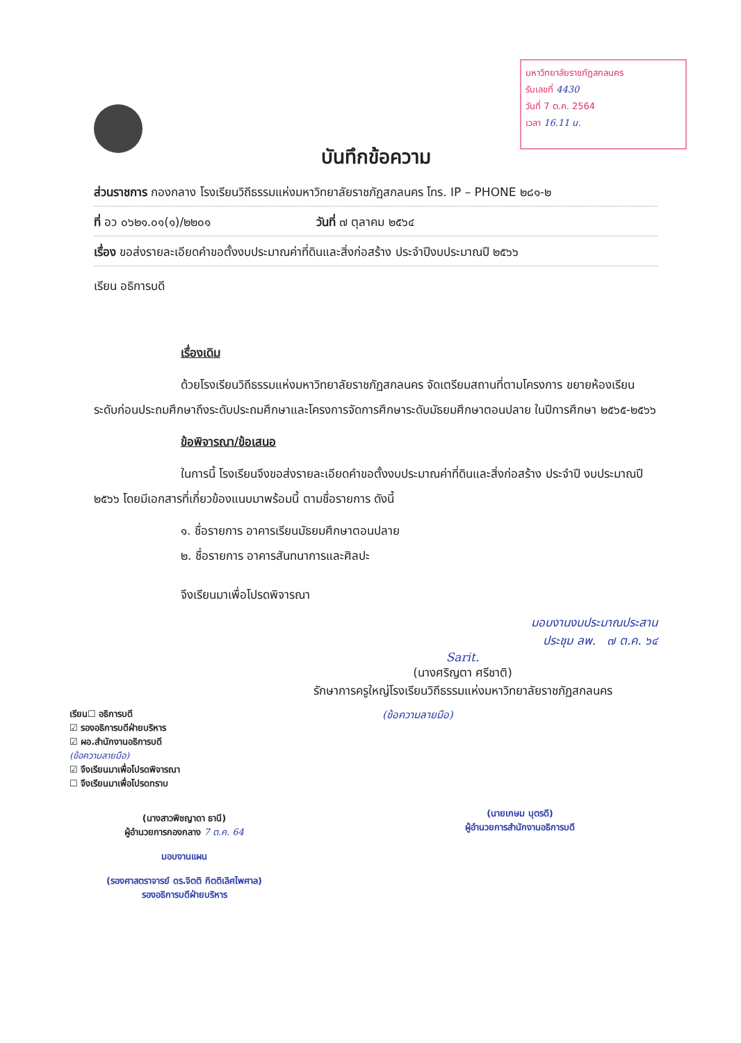มหาวิทยาลัยราชภัฏสกลนคร
รับเลขที่ 4430
วันที่ 7 ต.ค. 2564
เวลา 16.11 น.
บันทึกข้อความ
ส่วนราชการ กองกลาง โรงเรียนวิถีธรรมแห่งมหาวิทยาลัยราชภัฏสกลนคร โทร. IP – PHONE ๒๘๑-๒
ที่ อว ๐๖๒๑.๐๑(๑)/๒๒๐๑ วันที่ ๗ ตุลาคม ๒๕๖๔
เรื่อง ขอส่งรายละเอียดคำขอตั้งงบประมาณค่าที่ดินและสิ่งก่อสร้าง ประจำปีงบประมาณปี ๒๕๖๖
เรียน อธิการบดี
เรื่องเดิม
ด้วยโรงเรียนวิถีธรรมแห่งมหาวิทยาลัยราชภัฏสกลนคร จัดเตรียมสถานที่ตามโครงการ ขยายห้องเรียนระดับก่อนประถมศึกษาถึงระดับประถมศึกษาและโครงการจัดการศึกษาระดับมัธยมศึกษาตอนปลาย ในปีการศึกษา ๒๕๖๕-๒๕๖๖
ข้อพิจารณา/ข้อเสนอ
ในการนี้ โรงเรียนจึงขอส่งรายละเอียดคำขอตั้งงบประมาณค่าที่ดินและสิ่งก่อสร้าง ประจำปี งบประมาณปี ๒๕๖๖ โดยมีเอกสารที่เกี่ยวข้องแนบมาพร้อมนี้ ตามชื่อรายการ ดังนี้
๑. ชื่อรายการ อาคารเรียนมัธยมศึกษาตอนปลาย
๒. ชื่อรายการ อาคารสันทนาการและศิลปะ
จึงเรียนมาเพื่อโปรดพิจารณา
มอบงานงบประมาณประสาน
ประชุม ลพ. ๗ ต.ค. ๖๔
Sarit.
(นางศริญตา ศรีชาติ)
รักษาการครูใหญ่โรงเรียนวิถีธรรมแห่งมหาวิทยาลัยราชภัฏสกลนคร
เรียน☐ อธิการบดี
☑ รองอธิการบดีฝ่ายบริหาร
☑ ผอ.สำนักงานอธิการบดี
(ข้อความลายมือ)
☑ จึงเรียนมาเพื่อโปรดพิจารณา
☐ จึงเรียนมาเพื่อโปรดทราบ
(นางสาวพิชญาดา ธานี)
ผู้อำนวยการกองกลาง 7 ต.ค. 64
มอบงานแผน
(รองศาสตราจารย์ ดร.จิตติ กิตติเลิศไพศาล)
รองอธิการบดีฝ่ายบริหาร
(ข้อความลายมือ)
(นายเกษม บุตรดี)
ผู้อำนวยการสำนักงานอธิการบดี